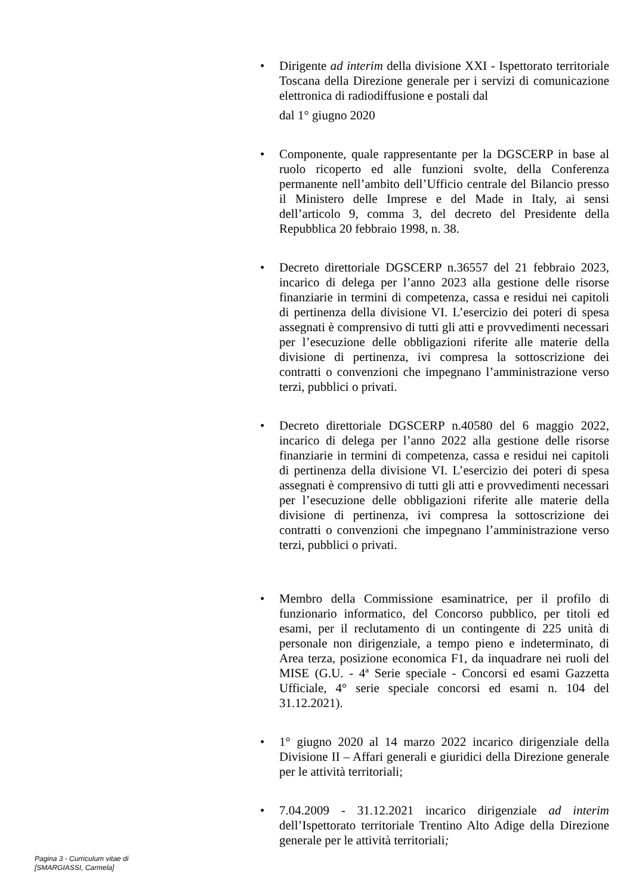• Dirigente ad interim della divisione XXI - Ispettorato territoriale Toscana della Direzione generale per i servizi di comunicazione elettronica di radiodiffusione e postali dal
dal 1° giugno 2020
• Componente, quale rappresentante per la DGSCERP in base al ruolo ricoperto ed alle funzioni svolte, della Conferenza permanente nell’ambito dell’Ufficio centrale del Bilancio presso il Ministero delle Imprese e del Made in Italy, ai sensi dell’articolo 9, comma 3, del decreto del Presidente della Repubblica 20 febbraio 1998, n. 38.
• Decreto direttoriale DGSCERP n.36557 del 21 febbraio 2023, incarico di delega per l’anno 2023 alla gestione delle risorse finanziarie in termini di competenza, cassa e residui nei capitoli di pertinenza della divisione VI. L’esercizio dei poteri di spesa assegnati è comprensivo di tutti gli atti e provvedimenti necessari per l’esecuzione delle obbligazioni riferite alle materie della divisione di pertinenza, ivi compresa la sottoscrizione dei contratti o convenzioni che impegnano l’amministrazione verso terzi, pubblici o privati.
• Decreto direttoriale DGSCERP n.40580 del 6 maggio 2022, incarico di delega per l’anno 2022 alla gestione delle risorse finanziarie in termini di competenza, cassa e residui nei capitoli di pertinenza della divisione VI. L’esercizio dei poteri di spesa assegnati è comprensivo di tutti gli atti e provvedimenti necessari per l’esecuzione delle obbligazioni riferite alle materie della divisione di pertinenza, ivi compresa la sottoscrizione dei contratti o convenzioni che impegnano l’amministrazione verso terzi, pubblici o privati.
• Membro della Commissione esaminatrice, per il profilo di funzionario informatico, del Concorso pubblico, per titoli ed esami, per il reclutamento di un contingente di 225 unità di personale non dirigenziale, a tempo pieno e indeterminato, di Area terza, posizione economica F1, da inquadrare nei ruoli del MISE (G.U. - 4ª Serie speciale - Concorsi ed esami Gazzetta Ufficiale, 4° serie speciale concorsi ed esami n. 104 del 31.12.2021).
• 1° giugno 2020 al 14 marzo 2022 incarico dirigenziale della Divisione II – Affari generali e giuridici della Direzione generale per le attività territoriali;
• 7.04.2009 - 31.12.2021 incarico dirigenziale ad interim dell’Ispettorato territoriale Trentino Alto Adige della Direzione generale per le attività territoriali;
Pagina 3 - Curriculum vitae di
[SMARGIASSI, Carmela]